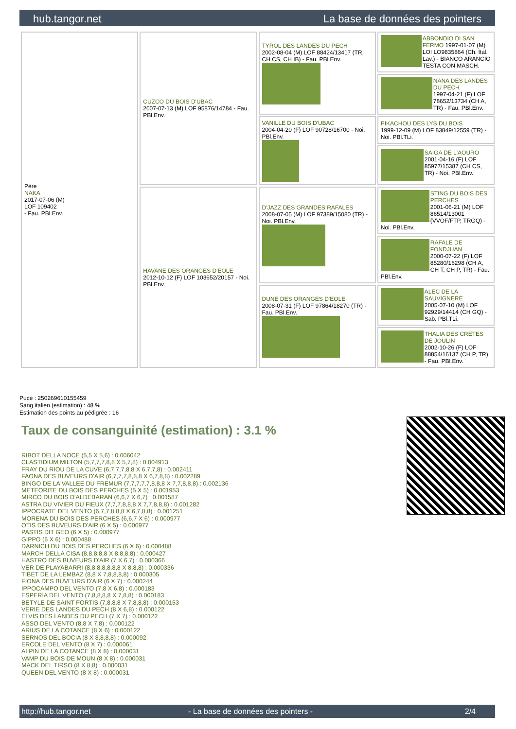hub.tangor.net La base de données des pointers
| Père NAKA 2017-07-06 (M) LOF 109402 - Fau. PBl.Env. | CUZCO DU BOIS D'UBAC 2007-07-13 (M) LOF 95876/14784 - Fau. PBl.Env. | TYROL DES LANDES DU PECH 2002-08-04 (M) LOF 88424/13417 (TR, CH CS, CH IB) - Fau. PBl.Env. | ABBONDIO DI SAN FERMO 1997-01-07 (M) LOI LO9835864 (Ch. Ital. Lav.) - BIANCO ARANCIO TESTA CON MASCH. |
| | | | NANA DES LANDES DU PECH 1997-04-21 (F) LOF 78652/13734 (CH A, TR) - Fau. PBl.Env. |
| | | VANILLE DU BOIS D'UBAC 2004-04-20 (F) LOF 90728/16700 - Noi. PBl.Env. | PIKACHOU DES LYS DU BOIS 1999-12-09 (M) LOF 83849/12559 (TR) - Noi. PBl.TLi. |
| | | | SAIGA DE L'AOURO 2001-04-16 (F) LOF 85977/15387 (CH CS, TR) - Noi. PBl.Env. |
| | HAVANE DES ORANGES D'EOLE 2012-10-12 (F) LOF 103652/20157 - Noi. PBl.Env. | D'JAZZ DES GRANDES RAFALES 2008-07-05 (M) LOF 97389/15080 (TR) - Noi. PBl.Env. | STING DU BOIS DES PERCHES 2001-06-21 (M) LOF 86514/13001 (VVOF/FTP, TRGQ) - Noi. PBl.Env. |
| | | | RAFALE DE FONDJUAN 2000-07-22 (F) LOF 85280/16298 (CH A, CH T, CH P, TR) - Fau. PBl.Env. |
| | | DUNE DES ORANGES D'EOLE 2008-07-31 (F) LOF 97864/18270 (TR) - Fau. PBl.Env. | ALEC DE LA SAUVIGNERE 2005-07-10 (M) LOF 92929/14414 (CH GQ) - Sab. PBl.TLi. |
| | | | THALIA DES CRETES DE JOULIN 2002-10-26 (F) LOF 88854/16137 (CH P, TR) - Fau. PBl.Env. |
Puce : 250269610155459
Sang italien (estimation) : 48 %
Estimation des points au pédigrée : 16
Taux de consanguinité (estimation) : 3.1 %
RIBOT DELLA NOCE (5,5 X 5,6) : 0.006042
CLASTIDIUM MILTON (5,7,7,7,8,8 X 5,7,8) : 0.004913
FRAY DU RIOU DE LA CUVE (6,7,7,7,8,8 X 6,7,7,8) : 0.002411
FAONA DES BUVEURS D'AIR (6,7,7,7,8,8,8 X 6,7,8,8) : 0.002289
BINGO DE LA VALLEE DU FREMUR (7,7,7,7,7,8,8,8 X 7,7,8,8,8) : 0.002136
METEORITE DU BOIS DES PERCHES (5 X 5) : 0.001953
MIRCO DU BOIS D'ALDEBARAN (6,6,7 X 6,7) : 0.001587
ASTRA DU VIVIER DU FIEUX (7,7,7,8,8,8 X 7,7,8,8,8) : 0.001282
IPPOCRATE DEL VENTO (6,7,7,8,8,8 X 6,7,8,8) : 0.001251
MORENA DU BOIS DES PERCHES (6,6,7 X 6) : 0.000977
OTIS DES BUVEURS D'AIR (6 X 5) : 0.000977
PASTIS DIT GEO (6 X 5) : 0.000977
GIPPO (6 X 6) : 0.000488
DARNICH DU BOIS DES PERCHES (6 X 6) : 0.000488
MARCH DELLA CISA (8,8,8,8,8 X 8,8,8,8) : 0.000427
HASTRO DES BUVEURS D'AIR (7 X 6,7) : 0.000366
VER DE PLAYABARRI (8,8,8,8,8,8,8 X 8,8,8) : 0.000336
TIBET DE LA LEMBAZ (8,8 X 7,8,8,8,8) : 0.000305
FIONA DES BUVEURS D'AIR (6 X 7) : 0.000244
IPPOCAMPO DEL VENTO (7,8 X 6,8) : 0.000183
ESPERIA DEL VENTO (7,8,8,8,8 X 7,8,8) : 0.000183
BETYLE DE SAINT FORTIS (7,8,8,8 X 7,8,8,8) : 0.000153
VERIE DES LANDES DU PECH (8 X 6,8) : 0.000122
ELVIS DES LANDES DU PECH (7 X 7) : 0.000122
ASSO DEL VENTO (8,8 X 7,8) : 0.000122
ARIUS DE LA COTANCE (8 X 6) : 0.000122
SERNOS DEL BOCIA (8 X 8,8,8,8) : 0.000092
ERCOLE DEL VENTO (8 X 7) : 0.000061
ALPIN DE LA COTANCE (8 X 8) : 0.000031
VAMP DU BOIS DE MOUN (8 X 8) : 0.000031
MACK DEL TIRSO (8 X 8,8) : 0.000031
QUEEN DEL VENTO (8 X 8) : 0.000031
http://hub.tangor.net - La base de données des pointers - 2/4